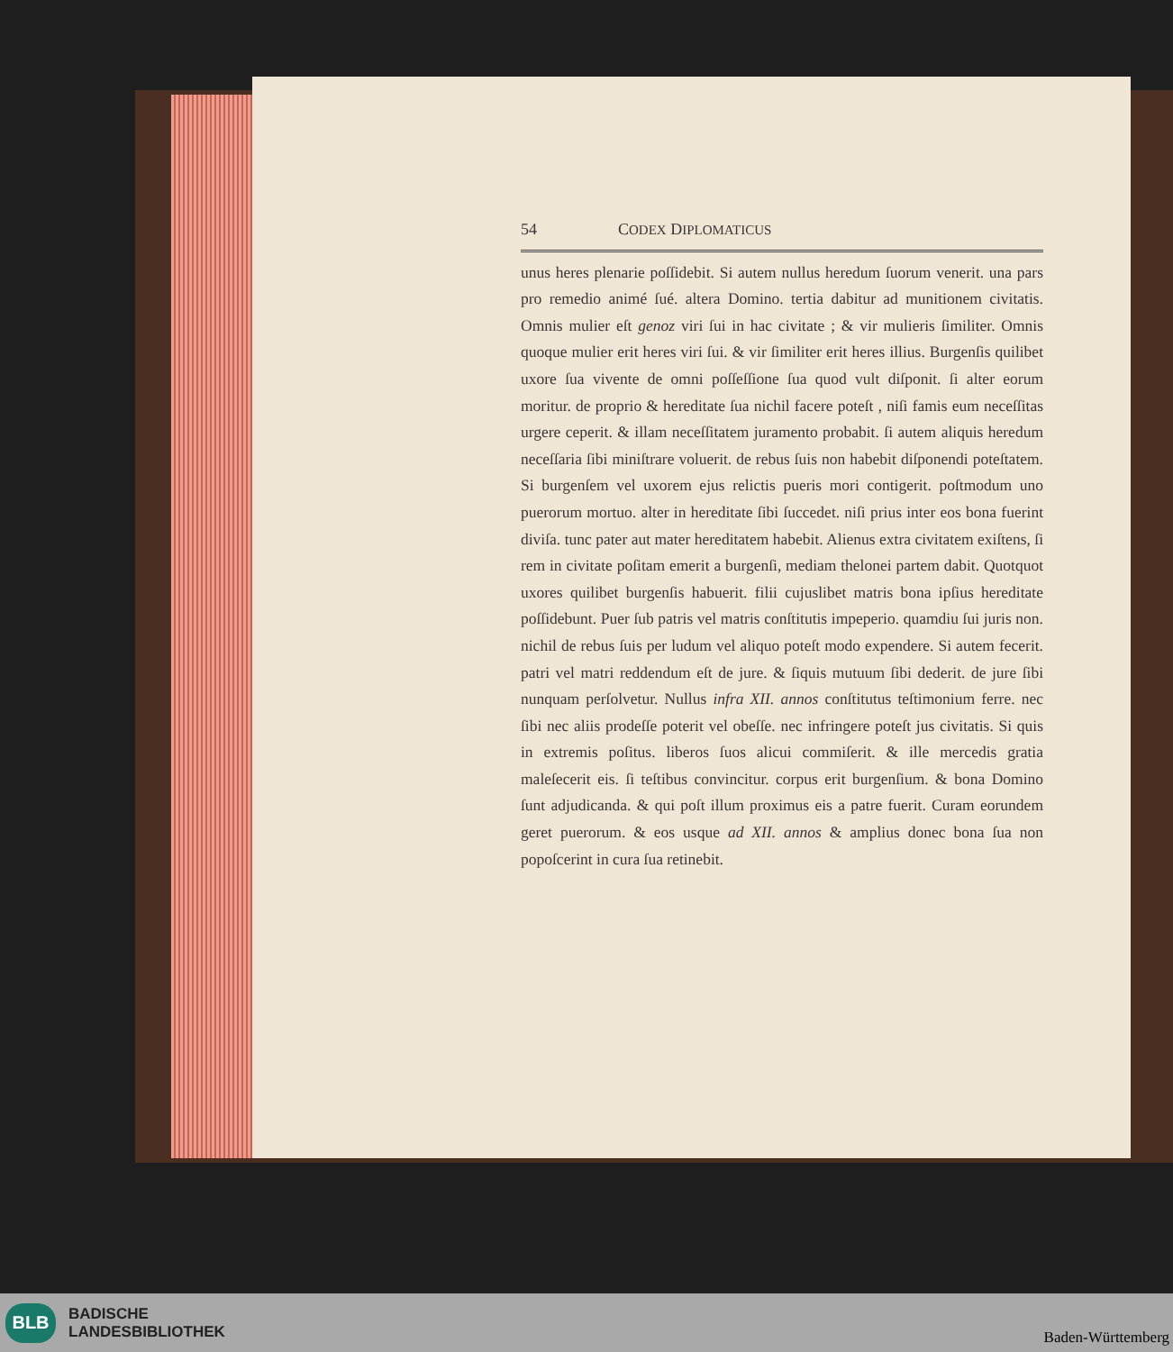54 CODEX DIPLOMATICUS
unus heres plenarie poſſidebit. Si autem nullus heredum ſuorum venerit. una pars pro remedio animé ſué. altera Domino. tertia dabitur ad munitionem civitatis. Omnis mulier eſt genoz viri ſui in hac civitate ; & vir mulieris ſimiliter. Omnis quoque mulier erit heres viri ſui. & vir ſimiliter erit heres illius. Burgenſis quilibet uxore ſua vivente de omni poſſeſſione ſua quod vult diſponit. ſi alter eorum moritur. de proprio & hereditate ſua nichil facere poteſt , niſi famis eum neceſſitas urgere ceperit. & illam neceſſitatem juramento probabit. ſi autem aliquis heredum neceſſaria ſibi miniſtrare voluerit. de rebus ſuis non habebit diſponendi poteſtatem. Si burgenſem vel uxorem ejus relictis pueris mori contigerit. poſtmodum uno puerorum mortuo. alter in hereditate ſibi ſuccedet. niſi prius inter eos bona fuerint diviſa. tunc pater aut mater hereditatem habebit. Alienus extra civitatem exiſtens, ſi rem in civitate poſitam emerit a burgenſi, mediam thelonei partem dabit. Quotquot uxores quilibet burgenſis habuerit. filii cujuslibet matris bona ipſius hereditate poſſidebunt. Puer ſub patris vel matris conſtitutis impeperio. quamdiu ſui juris non. nichil de rebus ſuis per ludum vel aliquo poteſt modo expendere. Si autem fecerit. patri vel matri reddendum eſt de jure. & ſiquis mutuum ſibi dederit. de jure ſibi nunquam perſolvetur. Nullus infra XII. annos conſtitutus teſtimonium ferre. nec ſibi nec aliis prodeſſe poterit vel obeſſe. nec infringere poteſt jus civitatis. Si quis in extremis poſitus. liberos ſuos alicui commiſerit. & ille mercedis gratia maleſecerit eis. ſi teſtibus convincitur. corpus erit burgenſium. & bona Domino ſunt adjudicanda. & qui poſt illum proximus eis a patre fuerit. Curam eorundem geret puerorum. & eos usque ad XII. annos & amplius donec bona ſua non popoſcerint in cura ſua retinebit.
BLB
BADISCHE
LANDESBIBLIOTHEK
Baden-Württemberg